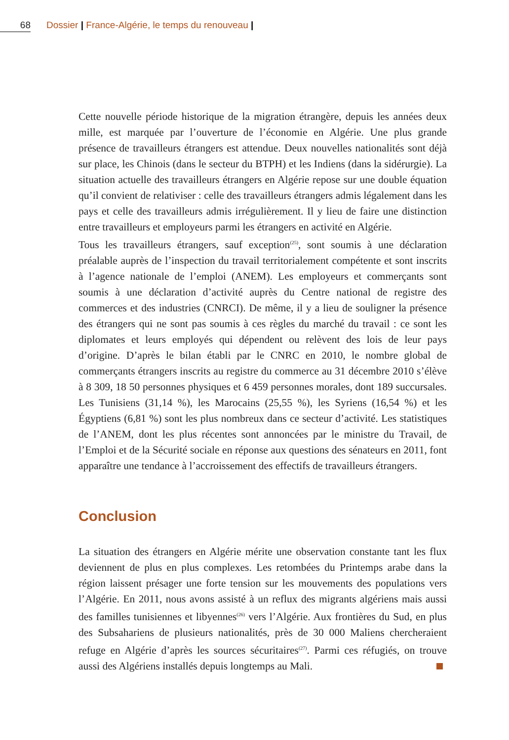68 Dossier | France-Algérie, le temps du renouveau |
Cette nouvelle période historique de la migration étrangère, depuis les années deux mille, est marquée par l’ouverture de l’économie en Algérie. Une plus grande présence de travailleurs étrangers est attendue. Deux nouvelles nationalités sont déjà sur place, les Chinois (dans le secteur du BTPH) et les Indiens (dans la sidérurgie). La situation actuelle des travailleurs étrangers en Algérie repose sur une double équation qu’il convient de relativiser : celle des travailleurs étrangers admis légalement dans les pays et celle des travailleurs admis irrégulièrement. Il y lieu de faire une distinction entre travailleurs et employeurs parmi les étrangers en activité en Algérie.
Tous les travailleurs étrangers, sauf exception<sup>(25)</sup>, sont soumis à une déclaration préalable auprès de l’inspection du travail territorialement compétente et sont inscrits à l’agence nationale de l’emploi (ANEM). Les employeurs et commerçants sont soumis à une déclaration d’activité auprès du Centre national de registre des commerces et des industries (CNRCI). De même, il y a lieu de souligner la présence des étrangers qui ne sont pas soumis à ces règles du marché du travail : ce sont les diplomates et leurs employés qui dépendent ou relèvent des lois de leur pays d’origine. D’après le bilan établi par le CNRC en 2010, le nombre global de commerçants étrangers inscrits au registre du commerce au 31 décembre 2010 s’élève à 8 309, 18 50 personnes physiques et 6 459 personnes morales, dont 189 succursales. Les Tunisiens (31,14 %), les Marocains (25,55 %), les Syriens (16,54 %) et les Égyptiens (6,81 %) sont les plus nombreux dans ce secteur d’activité. Les statistiques de l’ANEM, dont les plus récentes sont annoncées par le ministre du Travail, de l’Emploi et de la Sécurité sociale en réponse aux questions des sénateurs en 2011, font apparaître une tendance à l’accroissement des effectifs de travailleurs étrangers.
Conclusion
La situation des étrangers en Algérie mérite une observation constante tant les flux deviennent de plus en plus complexes. Les retombées du Printemps arabe dans la région laissent présager une forte tension sur les mouvements des populations vers l’Algérie. En 2011, nous avons assisté à un reflux des migrants algériens mais aussi des familles tunisiennes et libyennes<sup>(26)</sup> vers l’Algérie. Aux frontières du Sud, en plus des Subsahariens de plusieurs nationalités, près de 30 000 Maliens chercheraient refuge en Algérie d’après les sources sécuritaires<sup>(27)</sup>. Parmi ces réfugiés, on trouve aussi des Algériens installés depuis longtemps au Mali.